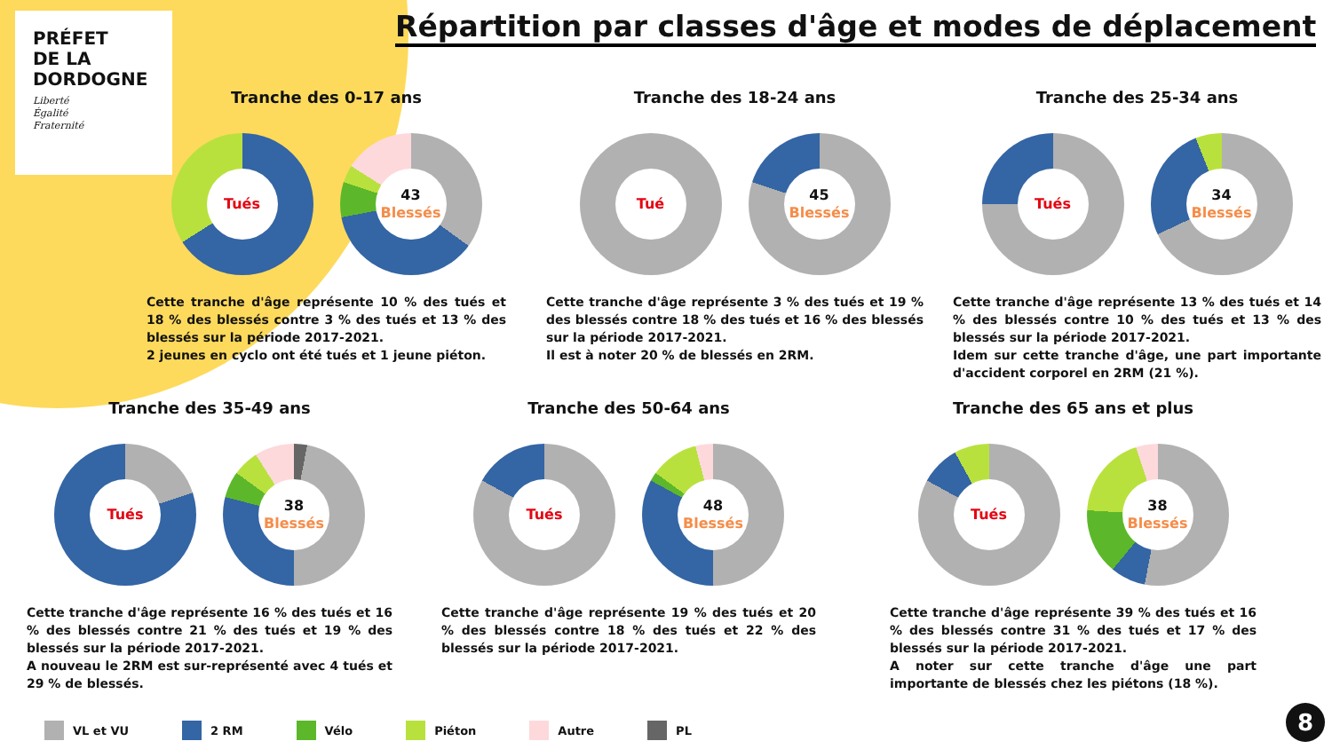PRÉFET
DE LA
DORDOGNE
Liberté
Égalité
Fraternité
Répartition par classes d'âge et modes de déplacement
Tranche des 0-17 ans
Tués
43
Blessés
Cette tranche d'âge représente 10 % des tués et 18 % des blessés contre 3 % des tués et 13 % des blessés sur la période 2017-2021.
2 jeunes en cyclo ont été tués et 1 jeune piéton.
Tranche des 18-24 ans
Tué
45
Blessés
Cette tranche d'âge représente 3 % des tués et 19 % des blessés contre 18 % des tués et 16 % des blessés sur la période 2017-2021.
Il est à noter 20 % de blessés en 2RM.
Tranche des 25-34 ans
Tués
34
Blessés
Cette tranche d'âge représente 13 % des tués et 14 % des blessés contre 10 % des tués et 13 % des blessés sur la période 2017-2021.
Idem sur cette tranche d'âge, une part importante d'accident corporel en 2RM (21 %).
Tranche des 35-49 ans
Tués
38
Blessés
Cette tranche d'âge représente 16 % des tués et 16 % des blessés contre 21 % des tués et 19 % des blessés sur la période 2017-2021.
A nouveau le 2RM est sur-représenté avec 4 tués et 29 % de blessés.
Tranche des 50-64 ans
Tués
48
Blessés
Cette tranche d'âge représente 19 % des tués et 20 % des blessés contre 18 % des tués et 22 % des blessés sur la période 2017-2021.
Tranche des 65 ans et plus
Tués
38
Blessés
Cette tranche d'âge représente 39 % des tués et 16 % des blessés contre 31 % des tués et 17 % des blessés sur la période 2017-2021.
A noter sur cette tranche d'âge une part importante de blessés chez les piétons (18 %).
VL et VU 2 RM Vélo Piéton Autre PL
8